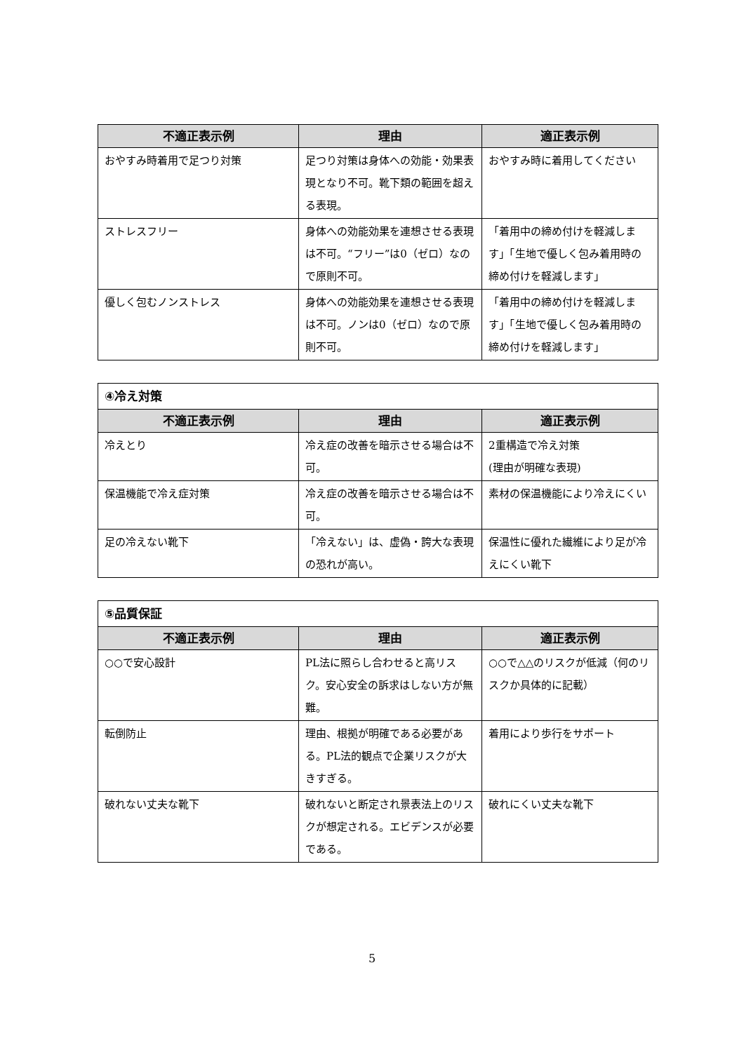| 不適正表示例 | 理由 | 適正表示例 |
| --- | --- | --- |
| おやすみ時着用で足つり対策 | 足つり対策は身体への効能・効果表現となり不可。靴下類の範囲を超える表現。 | おやすみ時に着用してください |
| ストレスフリー | 身体への効能効果を連想させる表現は不可。“フリー”は0（ゼロ）なので原則不可。 | 「着用中の締め付けを軽減します」「生地で優しく包み着用時の締め付けを軽減します」 |
| 優しく包むノンストレス | 身体への効能効果を連想させる表現は不可。ノンは0（ゼロ）なので原則不可。 | 「着用中の締め付けを軽減します」「生地で優しく包み着用時の締め付けを軽減します」 |
| ④冷え対策 | | |
| 不適正表示例 | 理由 | 適正表示例 |
| 冷えとり | 冷え症の改善を暗示させる場合は不可。 | 2重構造で冷え対策 (理由が明確な表現) |
| 保温機能で冷え症対策 | 冷え症の改善を暗示させる場合は不可。 | 素材の保温機能により冷えにくい |
| 足の冷えない靴下 | 「冷えない」は、虚偽・誇大な表現の恐れが高い。 | 保温性に優れた繊維により足が冷えにくい靴下 |
| ⑤品質保証 | | |
| 不適正表示例 | 理由 | 適正表示例 |
| ○○で安心設計 | PL法に照らし合わせると高リスク。安心安全の訴求はしない方が無難。 | ○○で△△のリスクが低減（何のリスクか具体的に記載） |
| 転倒防止 | 理由、根拠が明確である必要がある。PL法的観点で企業リスクが大きすぎる。 | 着用により歩行をサポート |
| 破れない丈夫な靴下 | 破れないと断定され景表法上のリスクが想定される。エビデンスが必要である。 | 破れにくい丈夫な靴下 |
5